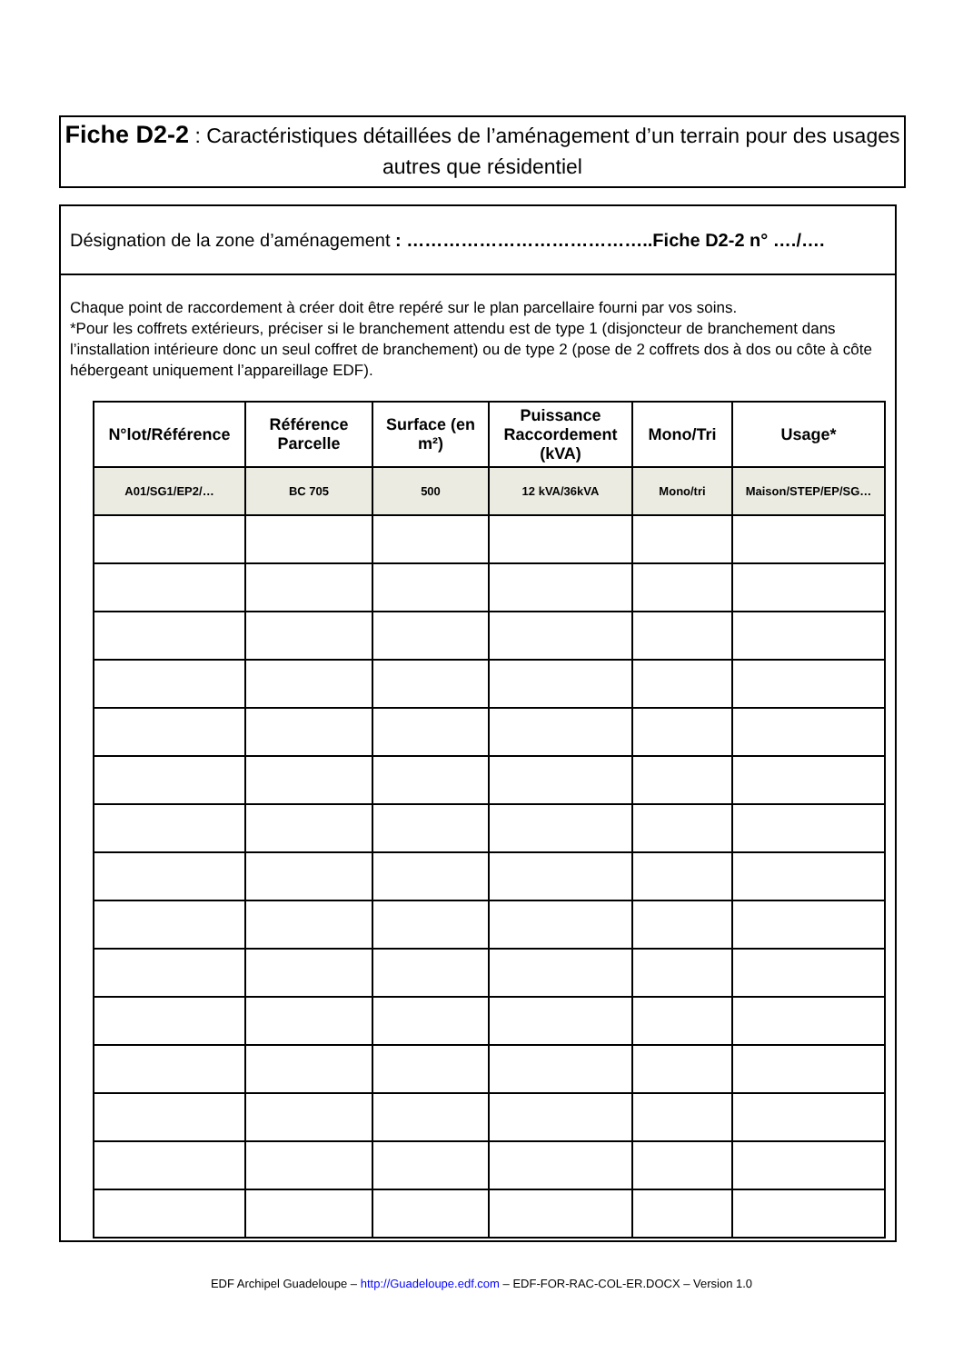Fiche D2-2 : Caractéristiques détaillées de l’aménagement d’un terrain pour des usages autres que résidentiel
Désignation de la zone d’aménagement : …………………………………..Fiche D2-2 n° …./….
Chaque point de raccordement à créer doit être repéré sur le plan parcellaire fourni par vos soins.
*Pour les coffrets extérieurs, préciser si le branchement attendu est de type 1 (disjoncteur de branchement dans l’installation intérieure donc un seul coffret de branchement) ou de type 2 (pose de 2 coffrets dos à dos ou côte à côte hébergeant uniquement l’appareillage EDF).
| N°lot/Référence | Référence Parcelle | Surface (en m²) | Puissance Raccordement (kVA) | Mono/Tri | Usage* |
| --- | --- | --- | --- | --- | --- |
| A01/SG1/EP2/… | BC 705 | 500 | 12 kVA/36kVA | Mono/tri | Maison/STEP/EP/SG… |
EDF Archipel Guadeloupe – http://Guadeloupe.edf.com – EDF-FOR-RAC-COL-ER.DOCX – Version 1.0